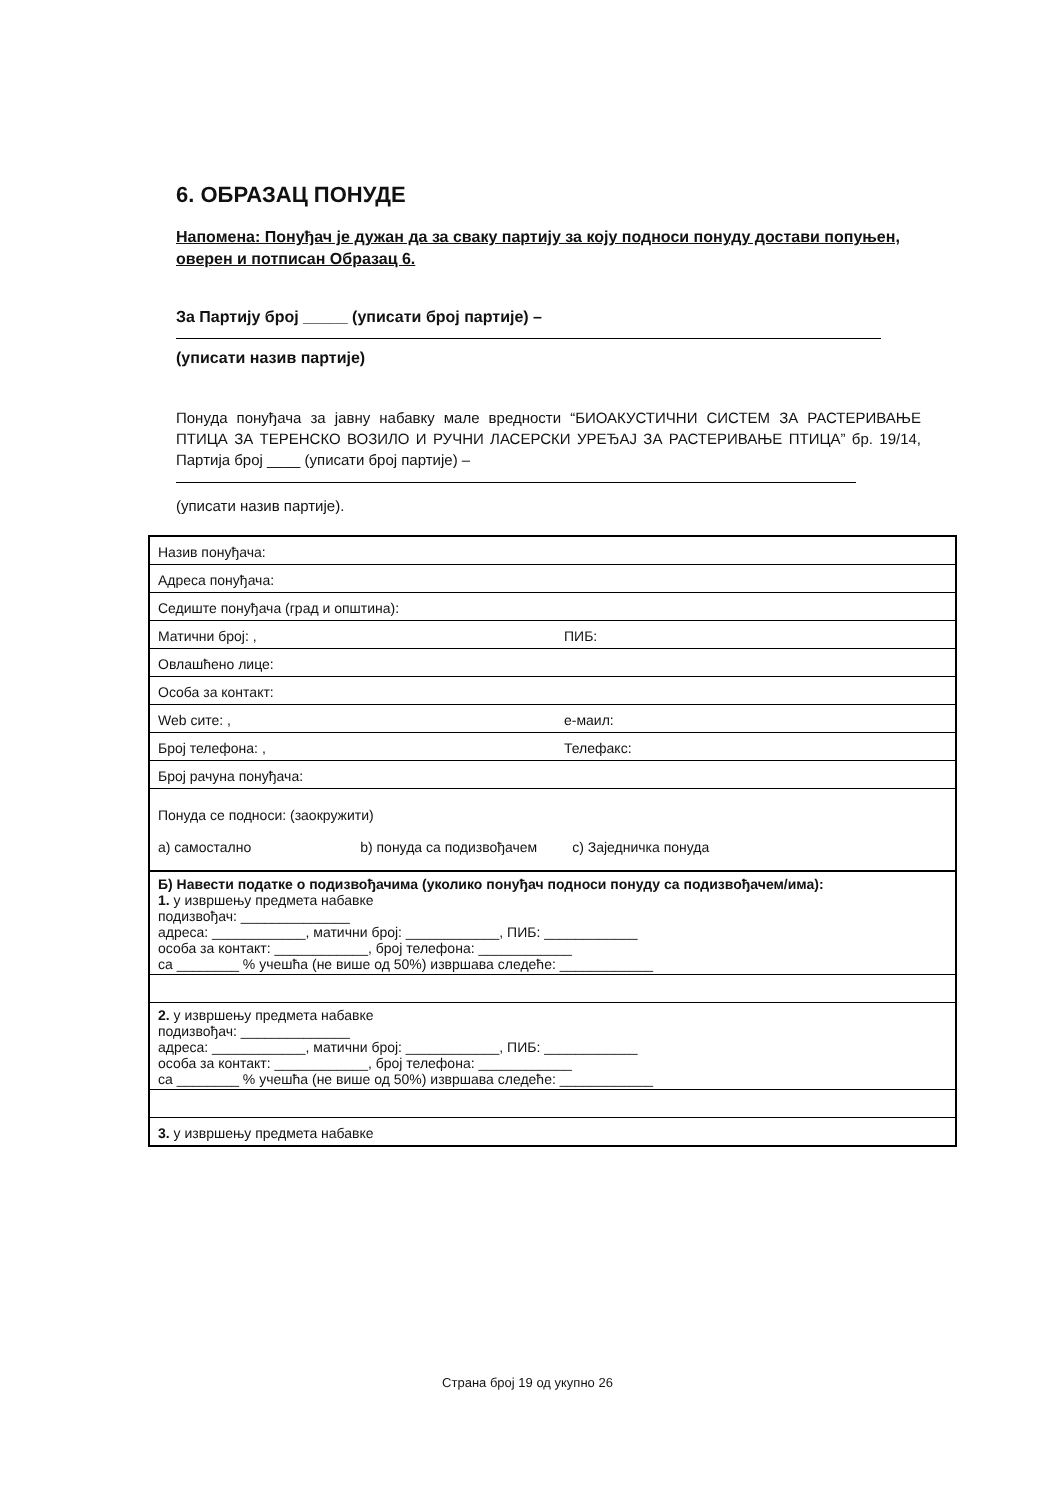6. ОБРАЗАЦ ПОНУДЕ
Напомена: Понуђач је дужан да за сваку партију за коју подноси понуду достави попуњен, оверен и потписан Образац 6.
За Партију број _____ (уписати број партије) –
(уписати назив партије)
Понуда понуђача за јавну набавку мале вредности “БИОАКУСТИЧНИ СИСТЕМ ЗА РАСТЕРИВАЊЕ ПТИЦА ЗА ТЕРЕНСКО ВОЗИЛО И РУЧНИ ЛАСЕРСКИ УРЕЂАЈ ЗА РАСТЕРИВАЊЕ ПТИЦА” бр. 19/14, Партија број ____ (уписати број партије) –
(уписати назив партије).
| Назив понуђача: | |
| Адреса понуђача: | |
| Седиште понуђача (град и општина): | |
| Матични број: , | ПИБ: |
| Овлашћено лице: | |
| Особа за контакт: | |
| Web сите: , | е-маил: |
| Број телефона: , | Телефакс: |
| Број рачуна понуђача: | |
| Понуда се подноси: (заокружити) a) самостално b) понуда са подизвођачем c) Заједничка понуда | |
| Б) Навести податке о подизвођачима (уколико понуђач подноси понуду са подизвођачем/има): 1. у извршењу предмета набавке подизвођач: ______________ адреса: ____________, матични број: ____________, ПИБ: ____________ особа за контакт: ____________, број телефона: ____________ са ________ % учешћа (не више од 50%) извршава следеће: ____________ | |
| 2. у извршењу предмета набавке подизвођач: ______________ адреса: ____________, матични број: ____________, ПИБ: ____________ особа за контакт: ____________, број телефона: ____________ са ________ % учешћа (не више од 50%) извршава следеће: ____________ | |
| 3. у извршењу предмета набавке | |
Страна број 19 од укупно 26